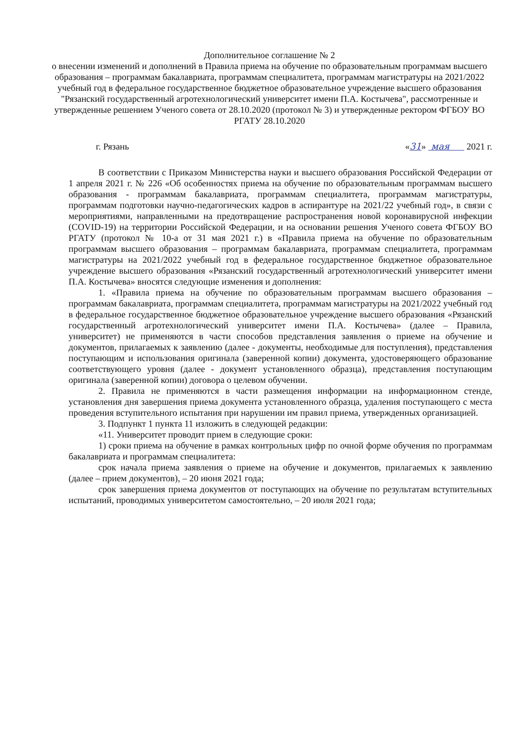Дополнительное соглашение № 2
о внесении изменений и дополнений в Правила приема на обучение по образовательным программам высшего образования – программам бакалавриата, программам специалитета, программам магистратуры на 2021/2022 учебный год в федеральное государственное бюджетное образовательное учреждение высшего образования "Рязанский государственный агротехнологический университет имени П.А. Костычева", рассмотренные и утвержденные решением Ученого совета от 28.10.2020 (протокол № 3) и утвержденные ректором ФГБОУ ВО РГАТУ 28.10.2020
г. Рязань «31» мая 2021 г.
В соответствии с Приказом Министерства науки и высшего образования Российской Федерации от 1 апреля 2021 г. № 226 «Об особенностях приема на обучение по образовательным программам высшего образования - программам бакалавриата, программам специалитета, программам магистратуры, программам подготовки научно-педагогических кадров в аспирантуре на 2021/22 учебный год», в связи с мероприятиями, направленными на предотвращение распространения новой коронавирусной инфекции (COVID-19) на территории Российской Федерации, и на основании решения Ученого совета ФГБОУ ВО РГАТУ (протокол № 10-а от 31 мая 2021 г.) в «Правила приема на обучение по образовательным программам высшего образования – программам бакалавриата, программам специалитета, программам магистратуры на 2021/2022 учебный год в федеральное государственное бюджетное образовательное учреждение высшего образования «Рязанский государственный агротехнологический университет имени П.А. Костычева» вносятся следующие изменения и дополнения:
1. «Правила приема на обучение по образовательным программам высшего образования – программам бакалавриата, программам специалитета, программам магистратуры на 2021/2022 учебный год в федеральное государственное бюджетное образовательное учреждение высшего образования «Рязанский государственный агротехнологический университет имени П.А. Костычева» (далее – Правила, университет) не применяются в части способов представления заявления о приеме на обучение и документов, прилагаемых к заявлению (далее - документы, необходимые для поступления), представления поступающим и использования оригинала (заверенной копии) документа, удостоверяющего образование соответствующего уровня (далее - документ установленного образца), представления поступающим оригинала (заверенной копии) договора о целевом обучении.
2. Правила не применяются в части размещения информации на информационном стенде, установления дня завершения приема документа установленного образца, удаления поступающего с места проведения вступительного испытания при нарушении им правил приема, утвержденных организацией.
3. Подпункт 1 пункта 11 изложить в следующей редакции:
«11. Университет проводит прием в следующие сроки:
1) сроки приема на обучение в рамках контрольных цифр по очной форме обучения по программам бакалавриата и программам специалитета:
срок начала приема заявления о приеме на обучение и документов, прилагаемых к заявлению (далее – прием документов), – 20 июня 2021 года;
срок завершения приема документов от поступающих на обучение по результатам вступительных испытаний, проводимых университетом самостоятельно, – 20 июля 2021 года;